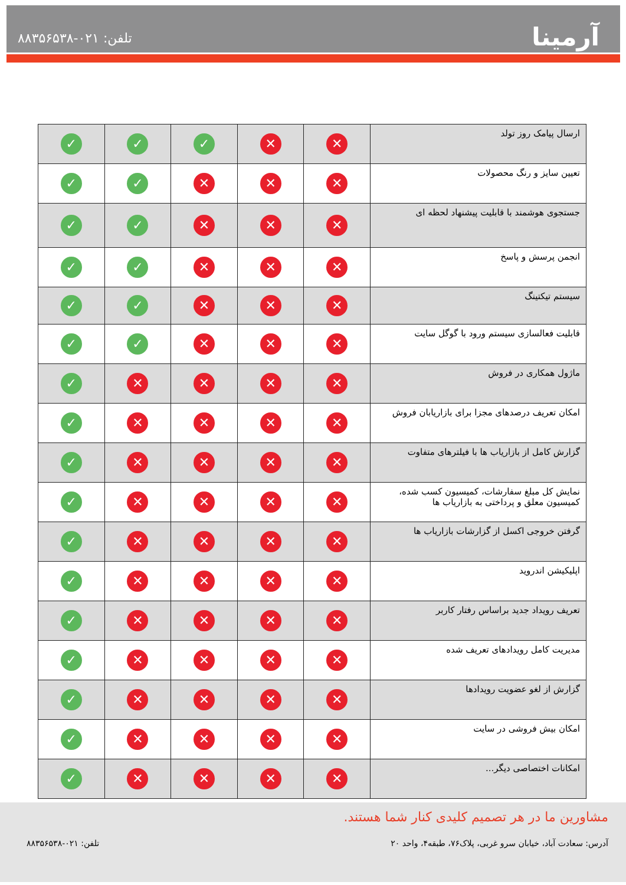تلفن: ۰۲۱-۸۸۳۵۶۵۳۸ آرمینا
| ارسال پیامک روز تولد | ✕ | ✕ | ✓ | ✓ | ✓ |
| تعیین سایز و رنگ محصولات | ✕ | ✕ | ✕ | ✓ | ✓ |
| جستجوی هوشمند با قابلیت پیشنهاد لحظه ای | ✕ | ✕ | ✕ | ✓ | ✓ |
| انجمن پرسش و پاسخ | ✕ | ✕ | ✕ | ✓ | ✓ |
| سیستم تیکتینگ | ✕ | ✕ | ✕ | ✓ | ✓ |
| قابلیت فعالسازی سیستم ورود با گوگل سایت | ✕ | ✕ | ✕ | ✓ | ✓ |
| ماژول همکاری در فروش | ✕ | ✕ | ✕ | ✕ | ✓ |
| امکان تعریف درصدهای مجزا برای بازاریابان فروش | ✕ | ✕ | ✕ | ✕ | ✓ |
| گزارش کامل از بازاریاب ها با فیلترهای متفاوت | ✕ | ✕ | ✕ | ✕ | ✓ |
| نمایش کل مبلغ سفارشات، کمیسیون کسب شده، کمیسیون معلق و پرداختی به بازاریاب ها | ✕ | ✕ | ✕ | ✕ | ✓ |
| گرفتن خروجی اکسل از گزارشات بازاریاب ها | ✕ | ✕ | ✕ | ✕ | ✓ |
| اپلیکیشن اندروید | ✕ | ✕ | ✕ | ✕ | ✓ |
| تعریف رویداد جدید براساس رفتار کاربر | ✕ | ✕ | ✕ | ✕ | ✓ |
| مدیریت کامل رویدادهای تعریف شده | ✕ | ✕ | ✕ | ✕ | ✓ |
| گزارش از لغو عضویت رویدادها | ✕ | ✕ | ✕ | ✕ | ✓ |
| امکان بیش فروشی در سایت | ✕ | ✕ | ✕ | ✕ | ✓ |
| امکانات اختصاصی دیگر... | ✕ | ✕ | ✕ | ✕ | ✓ |
مشاورین ما در هر تصمیم کلیدی کنار شما هستند.
آدرس: سعادت آباد، خیابان سرو غربی، پلاک۷۶، طبقه۴، واحد ۲۰ تلفن: ۰۲۱-۸۸۳۵۶۵۳۸